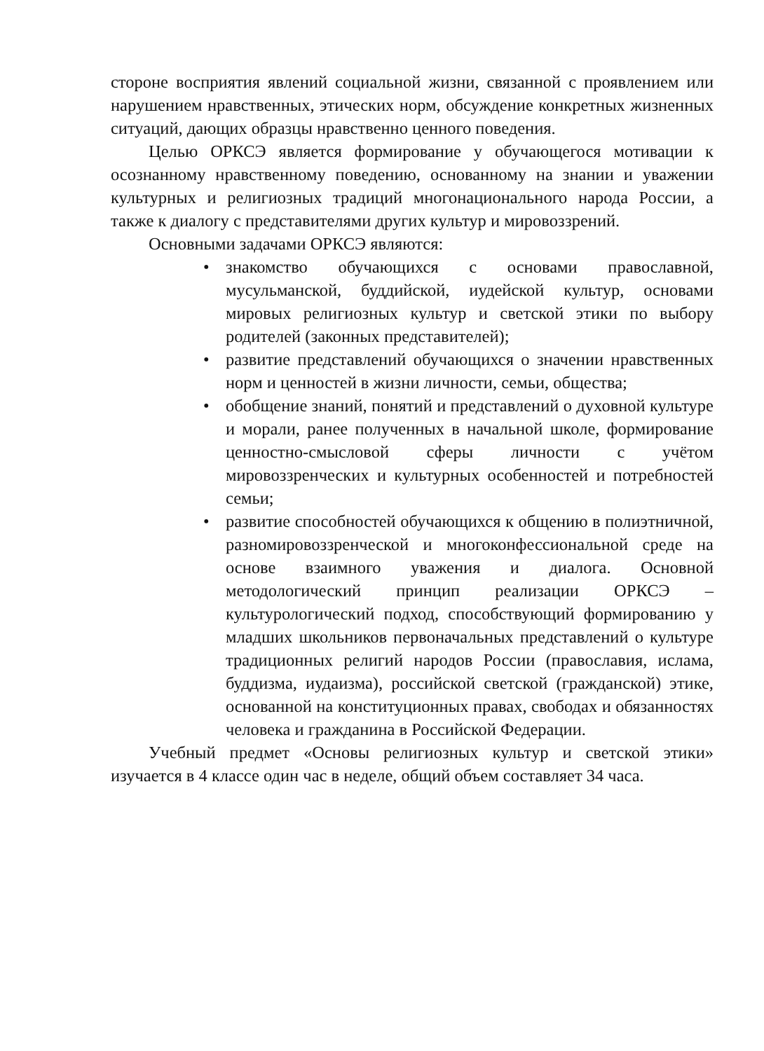стороне восприятия явлений социальной жизни, связанной с проявлением или нарушением нравственных, этических норм, обсуждение конкретных жизненных ситуаций, дающих образцы нравственно ценного поведения.
Целью ОРКСЭ является формирование у обучающегося мотивации к осознанному нравственному поведению, основанному на знании и уважении культурных и религиозных традиций многонационального народа России, а также к диалогу с представителями других культур и мировоззрений.
Основными задачами ОРКСЭ являются:
• знакомство обучающихся с основами православной, мусульманской, буддийской, иудейской культур, основами мировых религиозных культур и светской этики по выбору родителей (законных представителей);
• развитие представлений обучающихся о значении нравственных норм и ценностей в жизни личности, семьи, общества;
• обобщение знаний, понятий и представлений о духовной культуре и морали, ранее полученных в начальной школе, формирование ценностно-смысловой сферы личности с учётом мировоззренческих и культурных особенностей и потребностей семьи;
• развитие способностей обучающихся к общению в полиэтничной, разномировоззренческой и многоконфессиональной среде на основе взаимного уважения и диалога. Основной методологический принцип реализации ОРКСЭ – культурологический подход, способствующий формированию у младших школьников первоначальных представлений о культуре традиционных религий народов России (православия, ислама, буддизма, иудаизма), российской светской (гражданской) этике, основанной на конституционных правах, свободах и обязанностях человека и гражданина в Российской Федерации.
Учебный предмет «Основы религиозных культур и светской этики» изучается в 4 классе один час в неделе, общий объем составляет 34 часа.